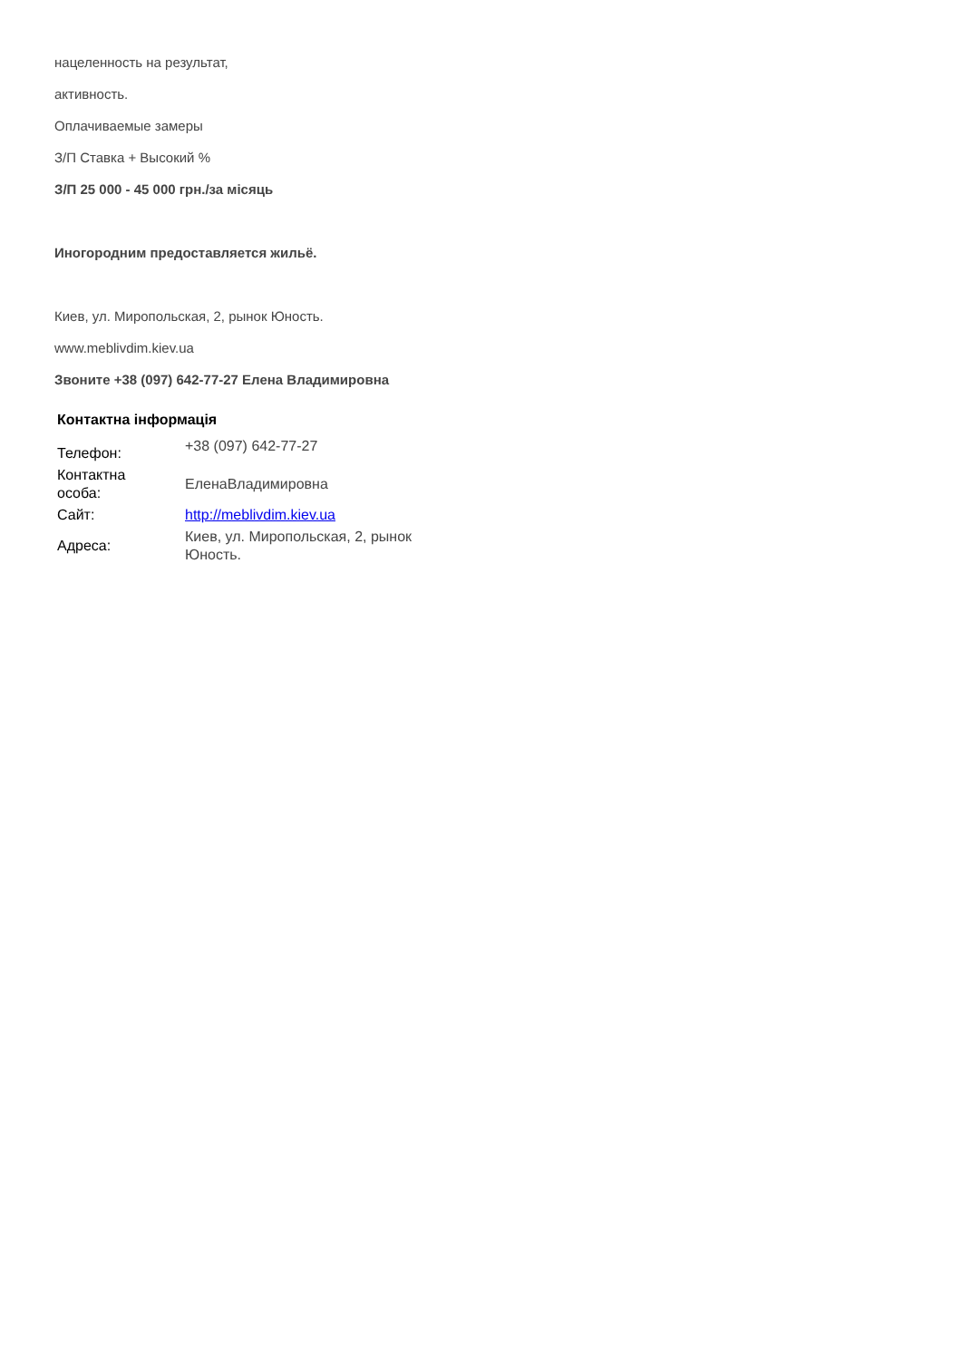нацеленность на результат,
активность.
Оплачиваемые замеры
З/П Ставка + Высокий %
З/П 25 000 - 45 000 грн./за місяць
Иногородним предоставляется жильё.
Киев, ул. Миропольская, 2, рынок Юность.
www.meblivdim.kiev.ua
Звоните +38 (097) 642-77-27 Елена Владимировна
Контактна інформація
| Телефон: | +38 (097) 642-77-27 |
| Контактна особа: | ЕленаВладимировна |
| Сайт: | http://meblivdim.kiev.ua |
| Адреса: | Киев, ул. Миропольская, 2, рынок Юность. |